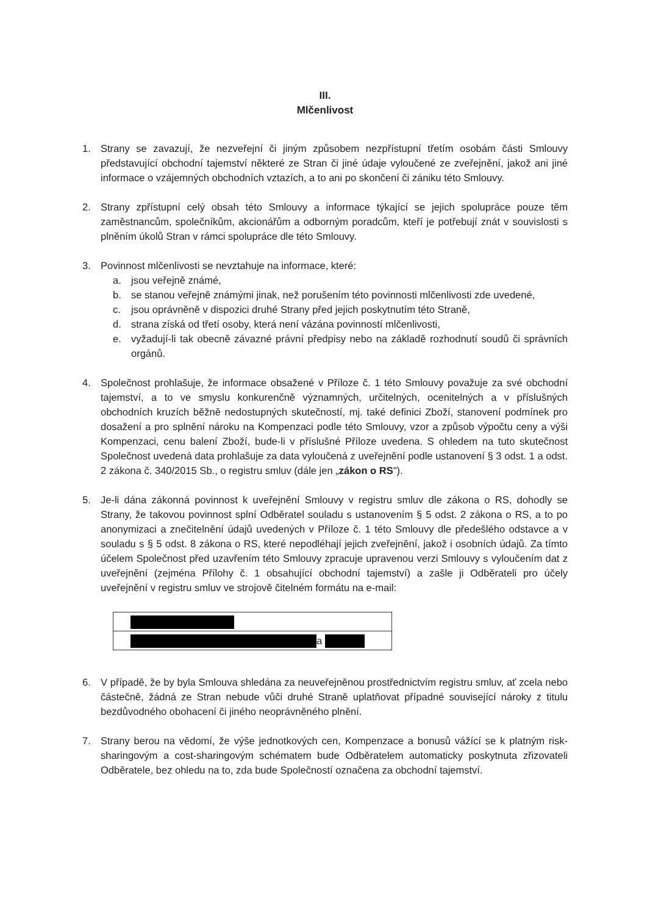III.
Mlčenlivost
1. Strany se zavazují, že nezveřejní či jiným způsobem nezpřístupní třetím osobám části Smlouvy představující obchodní tajemství některé ze Stran či jiné údaje vyloučené ze zveřejnění, jakož ani jiné informace o vzájemných obchodních vztazích, a to ani po skončení či zániku této Smlouvy.
2. Strany zpřístupní celý obsah této Smlouvy a informace týkající se jejich spolupráce pouze těm zaměstnancům, společníkům, akcionářům a odborným poradcům, kteří je potřebují znát v souvislosti s plněním úkolů Stran v rámci spolupráce dle této Smlouvy.
3. Povinnost mlčenlivosti se nevztahuje na informace, které:
a. jsou veřejně známé,
b. se stanou veřejně známými jinak, než porušením této povinnosti mlčenlivosti zde uvedené,
c. jsou oprávněně v dispozici druhé Strany před jejich poskytnutím této Straně,
d. strana získá od třetí osoby, která není vázána povinností mlčenlivosti,
e. vyžadují-li tak obecně závazné právní předpisy nebo na základě rozhodnutí soudů či správních orgánů.
4. Společnost prohlašuje, že informace obsažené v Příloze č. 1 této Smlouvy považuje za své obchodní tajemství, a to ve smyslu konkurenčně významných, určitelných, ocenitelných a v příslušných obchodních kruzích běžně nedostupných skutečností, mj. také definici Zboží, stanovení podmínek pro dosažení a pro splnění nároku na Kompenzaci podle této Smlouvy, vzor a způsob výpočtu ceny a výši Kompenzaci, cenu balení Zboží, bude-li v příslušné Příloze uvedena. S ohledem na tuto skutečnost Společnost uvedená data prohlašuje za data vyloučená z uveřejnění podle ustanovení § 3 odst. 1 a odst. 2 zákona č. 340/2015 Sb., o registru smluv (dále jen „zákon o RS").
5. Je-li dána zákonná povinnost k uveřejnění Smlouvy v registru smluv dle zákona o RS, dohodly se Strany, že takovou povinnost splní Odběratel souladu s ustanovením § 5 odst. 2 zákona o RS, a to po anonymizaci a znečitelnění údajů uvedených v Příloze č. 1 této Smlouvy dle předešlého odstavce a v souladu s § 5 odst. 8 zákona o RS, které nepodléhají jejich zveřejnění, jakož i osobních údajů. Za tímto účelem Společnost před uzavřením této Smlouvy zpracuje upravenou verzi Smlouvy s vyloučením dat z uveřejnění (zejména Přílohy č. 1 obsahující obchodní tajemství) a zašle ji Odběrateli pro účely uveřejnění v registru smluv ve strojově čitelném formátu na e-mail:
| a |
6. V případě, že by byla Smlouva shledána za neuveřejněnou prostřednictvím registru smluv, ať zcela nebo částečně, žádná ze Stran nebude vůči druhé Straně uplatňovat případné související nároky z titulu bezdůvodného obohacení či jiného neoprávněného plnění.
7. Strany berou na vědomí, že výše jednotkových cen, Kompenzace a bonusů vážící se k platným risk-sharingovým a cost-sharingovým schématem bude Odběratelem automaticky poskytnuta zřizovateli Odběratele, bez ohledu na to, zda bude Společností označena za obchodní tajemství.